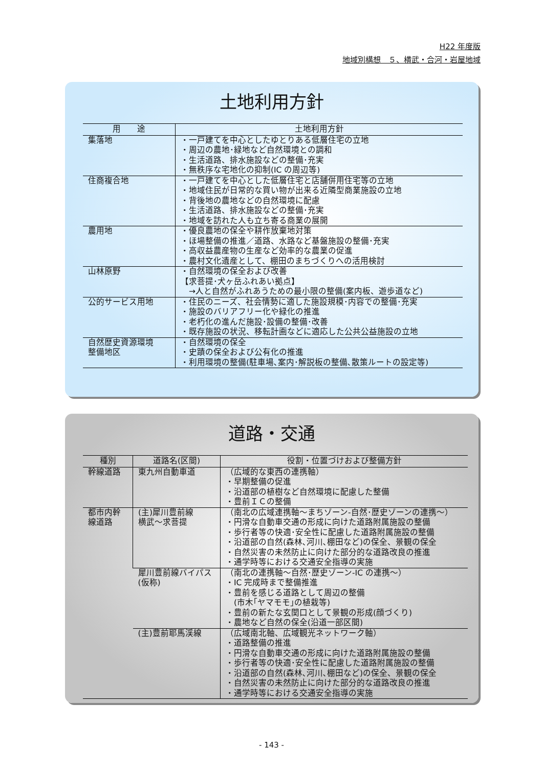H22 年度版
地域別構想　５、横武・合河・岩屋地域
土地利用方針
| 用 途 | 土地利用方針 |
| --- | --- |
| 集落地 | ・一戸建てを中心としたゆとりある低層住宅の立地 ・周辺の農地･緑地など自然環境との調和 ・生活道路、排水施設などの整備･充実 ・無秩序な宅地化の抑制(IC の周辺等) |
| 住商複合地 | ・一戸建てを中心とした低層住宅と店舗併用住宅等の立地 ・地域住民が日常的な買い物が出来る近隣型商業施設の立地 ・背後地の農地などの自然環境に配慮 ・生活道路、排水施設などの整備･充実 ・地域を訪れた人も立ち寄る商業の展開 |
| 農用地 | ・優良農地の保全や耕作放棄地対策 ・ほ場整備の推進／道路、水路など基盤施設の整備･充実 ・高収益農産物の生産など効率的な農業の促進 ・農村文化遺産として、棚田のまちづくりへの活用検討 |
| 山林原野 | ・自然環境の保全および改善 【求菩提･犬ヶ岳ふれあい拠点】 →人と自然がふれあうための最小限の整備(案内板、遊歩道など) |
| 公的サービス用地 | ・住民のニーズ、社会情勢に適した施設規模･内容での整備･充実 ・施設のバリアフリー化や緑化の推進 ・老朽化の進んだ施設･設備の整備･改善 ・既存施設の状況、移転計画などに適応した公共公益施設の立地 |
| 自然歴史資源環境 整備地区 | ・自然環境の保全 ・史蹟の保全および公有化の推進 ・利用環境の整備(駐車場､案内･解説板の整備､散策ルートの設定等) |
道路・交通
| 種別 | 道路名(区間) | 役割・位置づけおよび整備方針 |
| --- | --- | --- |
| 幹線道路 | 東九州自動車道 | （広域的な東西の連携軸） ・早期整備の促進 ・沿道部の植樹など自然環境に配慮した整備 ・豊前ＩＣの整備 |
| 都市内幹 線道路 | (主)犀川豊前線 横武～求菩提 | （南北の広域連携軸～まちゾーン-自然･歴史ゾーンの連携～） ・円滑な自動車交通の形成に向けた道路附属施設の整備 ・歩行者等の快適･安全性に配慮した道路附属施設の整備 ・沿道部の自然(森林､河川､棚田など)の保全、景観の保全 ・自然災害の未然防止に向けた部分的な道路改良の推進 ・通学時等における交通安全指導の実施 |
| | 犀川豊前線バイパス(仮称) | （南北の連携軸～自然･歴史ゾーン-IC の連携～） ・IC 完成時まで整備推進 ・豊前を感じる道路として周辺の整備 (市木｢ヤマモモ｣の植栽等) ・豊前の新たな玄関口として景観の形成(顔づくり) ・農地など自然の保全(沿道一部区間) |
| | (主)豊前耶馬渓線 | （広域南北軸、広域観光ネットワーク軸） ・道路整備の推進 ・円滑な自動車交通の形成に向けた道路附属施設の整備 ・歩行者等の快適･安全性に配慮した道路附属施設の整備 ・沿道部の自然(森林､河川､棚田など)の保全、景観の保全 ・自然災害の未然防止に向けた部分的な道路改良の推進 ・通学時等における交通安全指導の実施 |
- 143 -